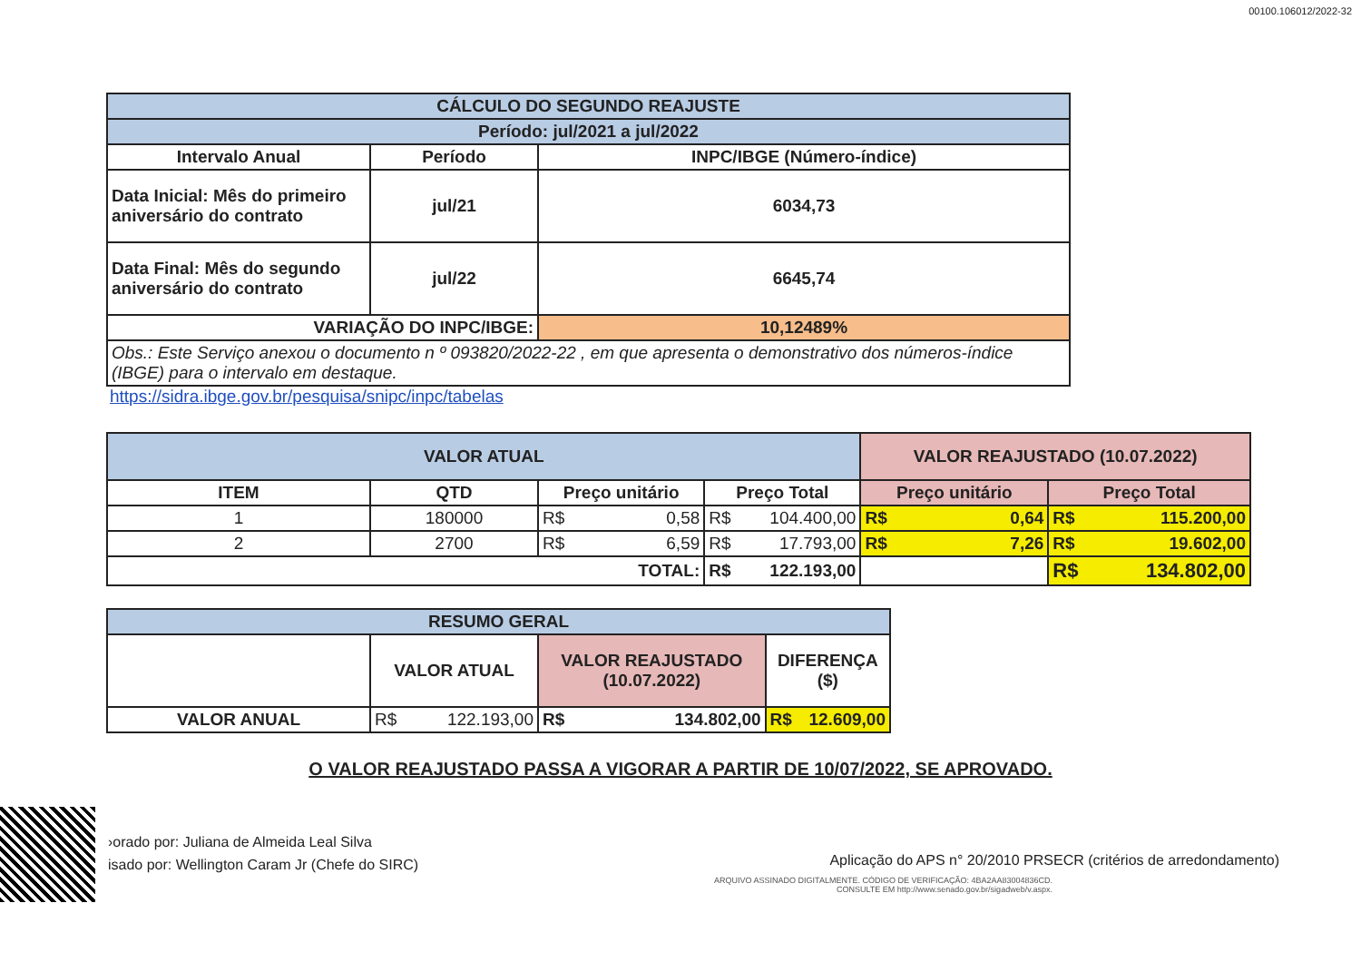00100.106012/2022-32
| CÁLCULO DO SEGUNDO REAJUSTE | | |
| --- | --- | --- |
| Período: jul/2021 a jul/2022 | | |
| Intervalo Anual | Período | INPC/IBGE (Número-índice) |
| Data Inicial: Mês do primeiro aniversário do contrato | jul/21 | 6034,73 |
| Data Final: Mês do segundo aniversário do contrato | jul/22 | 6645,74 |
| VARIAÇÃO DO INPC/IBGE: | | 10,12489% |
| Obs.: Este Serviço anexou o documento n º 093820/2022-22 , em que apresenta o demonstrativo dos números-índice (IBGE) para o intervalo em destaque. | | |
https://sidra.ibge.gov.br/pesquisa/snipc/inpc/tabelas
| VALOR ATUAL | | | | VALOR REAJUSTADO (10.07.2022) | |
| --- | --- | --- | --- | --- | --- |
| ITEM | QTD | Preço unitário | Preço Total | Preço unitário | Preço Total |
| 1 | 180000 | R$ 0,58 | R$ 104.400,00 | R$ 0,64 | R$ 115.200,00 |
| 2 | 2700 | R$ 6,59 | R$ 17.793,00 | R$ 7,26 | R$ 19.602,00 |
| TOTAL: | | | R$ 122.193,00 | | R$ 134.802,00 |
| RESUMO GERAL | | | |
| --- | --- | --- | --- |
| | VALOR ATUAL | VALOR REAJUSTADO (10.07.2022) | DIFERENÇA ($) |
| VALOR ANUAL | R$ 122.193,00 | R$ 134.802,00 | R$ 12.609,00 |
O VALOR REAJUSTADO PASSA A VIGORAR A PARTIR DE 10/07/2022, SE APROVADO.
›orado por: Juliana de Almeida Leal Silva
isado por: Wellington Caram Jr (Chefe do SIRC)
Aplicação do APS n° 20/2010 PRSECR (critérios de arredondamento)
ARQUIVO ASSINADO DIGITALMENTE. CÓDIGO DE VERIFICAÇÃO: 4BA2AA83004836CD.
CONSULTE EM http://www.senado.gov.br/sigadweb/v.aspx.